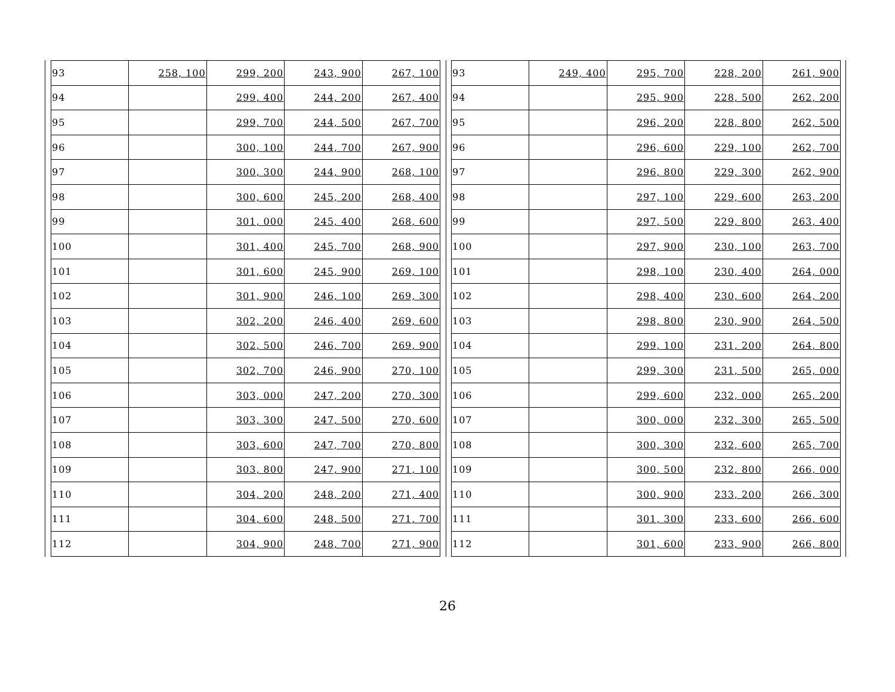| 93 | 258, 100 | 299, 200 | 243, 900 | 267, 100 |
| 94 | | 299, 400 | 244, 200 | 267, 400 |
| 95 | | 299, 700 | 244, 500 | 267, 700 |
| 96 | | 300, 100 | 244, 700 | 267, 900 |
| 97 | | 300, 300 | 244, 900 | 268, 100 |
| 98 | | 300, 600 | 245, 200 | 268, 400 |
| 99 | | 301, 000 | 245, 400 | 268, 600 |
| 100 | | 301, 400 | 245, 700 | 268, 900 |
| 101 | | 301, 600 | 245, 900 | 269, 100 |
| 102 | | 301, 900 | 246, 100 | 269, 300 |
| 103 | | 302, 200 | 246, 400 | 269, 600 |
| 104 | | 302, 500 | 246, 700 | 269, 900 |
| 105 | | 302, 700 | 246, 900 | 270, 100 |
| 106 | | 303, 000 | 247, 200 | 270, 300 |
| 107 | | 303, 300 | 247, 500 | 270, 600 |
| 108 | | 303, 600 | 247, 700 | 270, 800 |
| 109 | | 303, 800 | 247, 900 | 271, 100 |
| 110 | | 304, 200 | 248, 200 | 271, 400 |
| 111 | | 304, 600 | 248, 500 | 271, 700 |
| 112 | | 304, 900 | 248, 700 | 271, 900 |
| 93 | 249, 400 | 295, 700 | 228, 200 | 261, 900 |
| 94 | | 295, 900 | 228, 500 | 262, 200 |
| 95 | | 296, 200 | 228, 800 | 262, 500 |
| 96 | | 296, 600 | 229, 100 | 262, 700 |
| 97 | | 296, 800 | 229, 300 | 262, 900 |
| 98 | | 297, 100 | 229, 600 | 263, 200 |
| 99 | | 297, 500 | 229, 800 | 263, 400 |
| 100 | | 297, 900 | 230, 100 | 263, 700 |
| 101 | | 298, 100 | 230, 400 | 264, 000 |
| 102 | | 298, 400 | 230, 600 | 264, 200 |
| 103 | | 298, 800 | 230, 900 | 264, 500 |
| 104 | | 299, 100 | 231, 200 | 264, 800 |
| 105 | | 299, 300 | 231, 500 | 265, 000 |
| 106 | | 299, 600 | 232, 000 | 265, 200 |
| 107 | | 300, 000 | 232, 300 | 265, 500 |
| 108 | | 300, 300 | 232, 600 | 265, 700 |
| 109 | | 300, 500 | 232, 800 | 266, 000 |
| 110 | | 300, 900 | 233, 200 | 266, 300 |
| 111 | | 301, 300 | 233, 600 | 266, 600 |
| 112 | | 301, 600 | 233, 900 | 266, 800 |
26